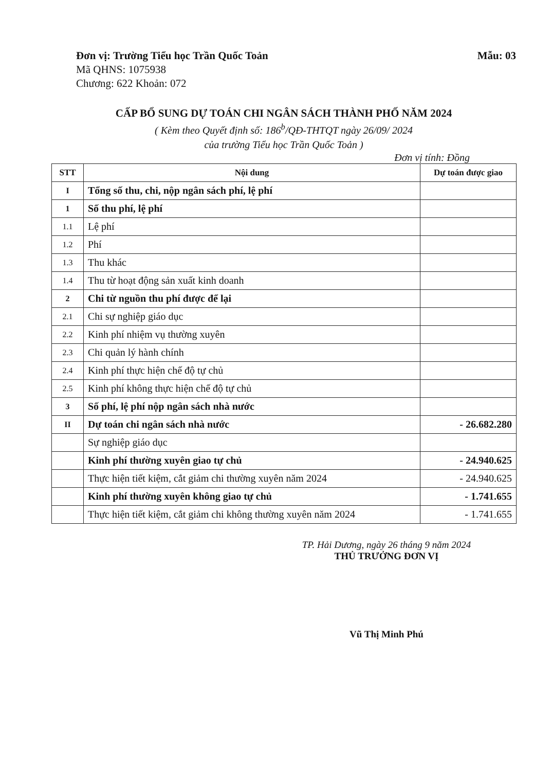Đơn vị: Trường Tiểu học Trần Quốc Toản
Mã QHNS: 1075938
Chương: 622 Khoản: 072
Mẫu: 03
CẤP BỔ SUNG DỰ TOÁN CHI NGÂN SÁCH THÀNH PHỐ NĂM 2024
( Kèm theo Quyết định số: 186<sup>b</sup>/QĐ-THTQT ngày 26/09/ 2024
của trường Tiểu học Trần Quốc Toản )
Đơn vị tính: Đồng
| STT | Nội dung | Dự toán được giao |
| --- | --- | --- |
| I | Tổng số thu, chi, nộp ngân sách phí, lệ phí | |
| 1 | Số thu phí, lệ phí | |
| 1.1 | Lệ phí | |
| 1.2 | Phí | |
| 1.3 | Thu khác | |
| 1.4 | Thu từ hoạt động sản xuất kinh doanh | |
| 2 | Chi từ nguồn thu phí được để lại | |
| 2.1 | Chi sự nghiệp giáo dục | |
| 2.2 | Kinh phí nhiệm vụ thường xuyên | |
| 2.3 | Chi quản lý hành chính | |
| 2.4 | Kinh phí thực hiện chế độ tự chủ | |
| 2.5 | Kinh phí không thực hiện chế độ tự chủ | |
| 3 | Số phí, lệ phí nộp ngân sách nhà nước | |
| II | Dự toán chi ngân sách nhà nước | - 26.682.280 |
| | Sự nghiệp giáo dục | |
| | Kinh phí thường xuyên giao tự chủ | - 24.940.625 |
| | Thực hiện tiết kiệm, cắt giảm chi thường xuyên năm 2024 | - 24.940.625 |
| | Kinh phí thường xuyên không giao tự chủ | - 1.741.655 |
| | Thực hiện tiết kiệm, cắt giảm chi không thường xuyên năm 2024 | - 1.741.655 |
TP. Hải Dương, ngày 26 tháng 9 năm 2024
THỦ TRƯỞNG ĐƠN VỊ
Vũ Thị Minh Phú